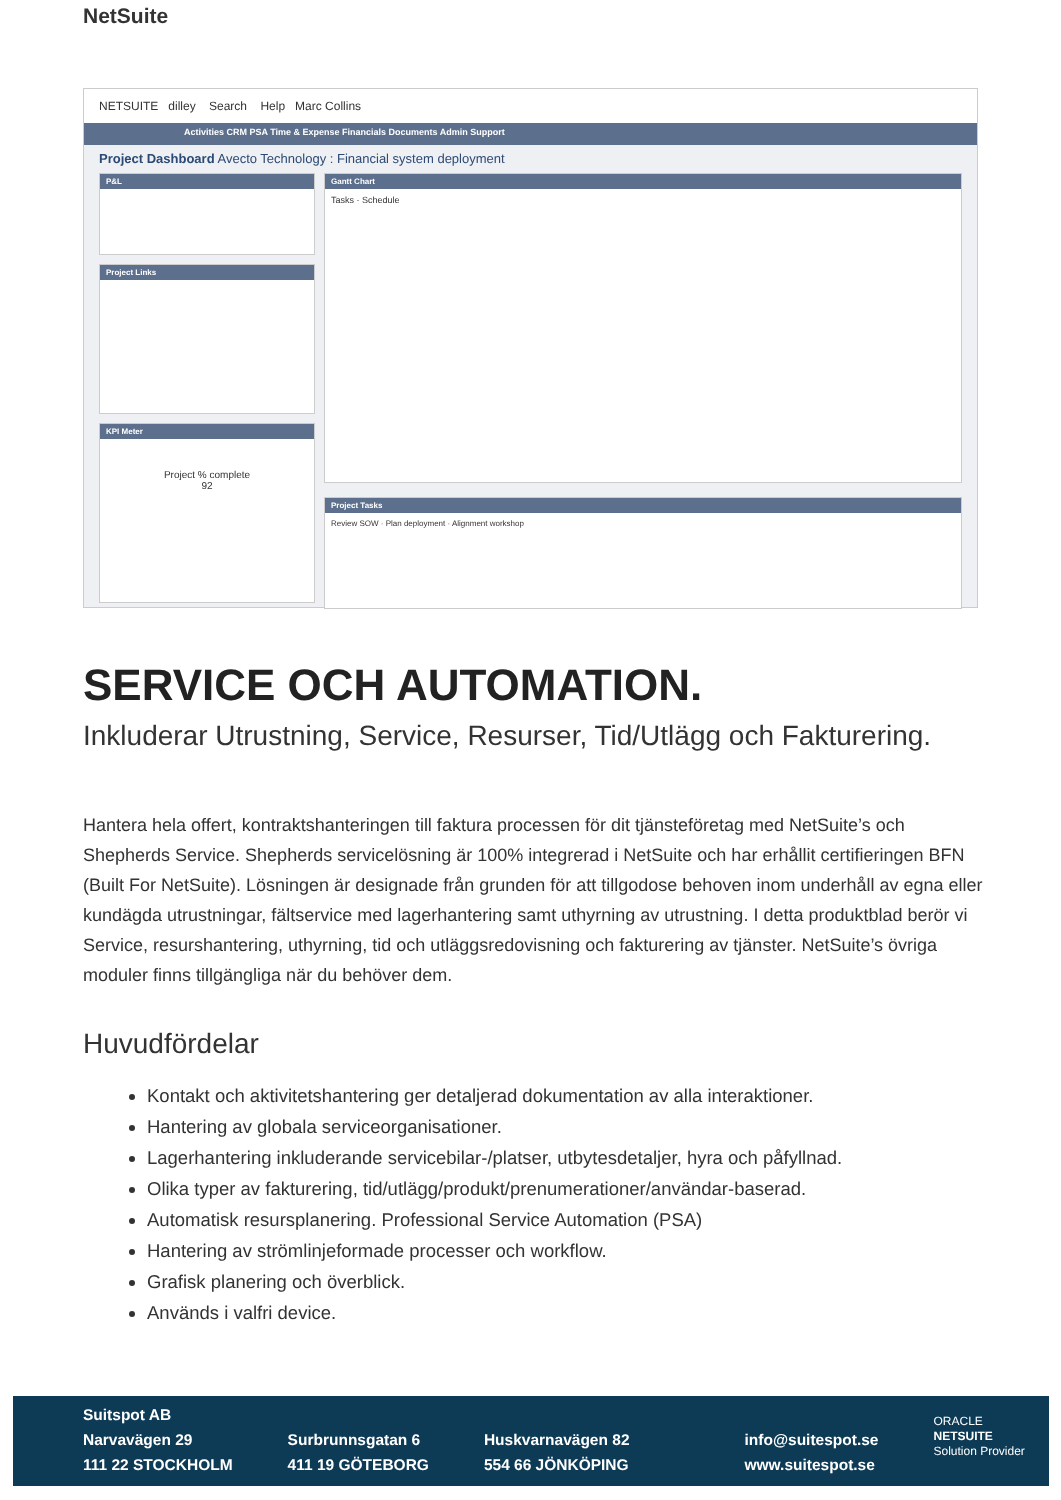NetSuite
NETSUITE dilley Search Help Marc Collins
Activities CRM PSA Time & Expense Financials Documents Admin Support
Project Dashboard Avecto Technology : Financial system deployment
P&L
Project Links
KPI Meter
Project % complete
92
Gantt Chart
Tasks · Schedule
Project Tasks
Review SOW · Plan deployment · Alignment workshop
SERVICE OCH AUTOMATION.
Inkluderar Utrustning, Service, Resurser, Tid/Utlägg och Fakturering.
Hantera hela offert, kontraktshanteringen till faktura processen för dit tjänsteföretag med NetSuite’s och Shepherds Service. Shepherds servicelösning är 100% integrerad i NetSuite och har erhållit certifieringen BFN (Built For NetSuite). Lösningen är designade från grunden för att tillgodose behoven inom underhåll av egna eller kundägda utrustningar, fältservice med lagerhantering samt uthyrning av utrustning. I detta produktblad berör vi Service, resurshantering, uthyrning, tid och utläggsredovisning och fakturering av tjänster. NetSuite’s övriga moduler finns tillgängliga när du behöver dem.
Huvudfördelar
Kontakt och aktivitetshantering ger detaljerad dokumentation av alla interaktioner.
Hantering av globala serviceorganisationer.
Lagerhantering inkluderande servicebilar-/platser, utbytesdetaljer, hyra och påfyllnad.
Olika typer av fakturering, tid/utlägg/produkt/prenumerationer/användar-baserad.
Automatisk resursplanering. Professional Service Automation (PSA)
Hantering av strömlinjeformade processer och workflow.
Grafisk planering och överblick.
Används i valfri device.
Suitspot AB
Narvavägen 29
111 22 STOCKHOLM
Surbrunnsgatan 6
411 19 GÖTEBORG
Huskvarnavägen 82
554 66 JÖNKÖPING
info@suitespot.se
www.suitespot.se
ORACLE
NETSUITE
Solution Provider